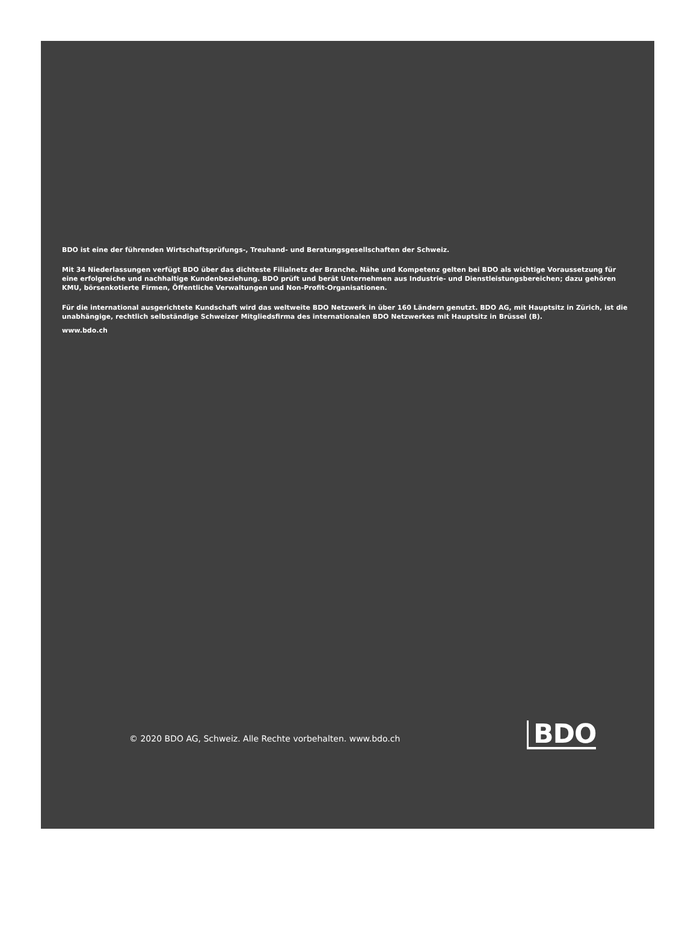BDO ist eine der führenden Wirtschaftsprüfungs-, Treuhand- und Beratungsgesellschaften der Schweiz.
Mit 34 Niederlassungen verfügt BDO über das dichteste Filialnetz der Branche. Nähe und Kompetenz gelten bei BDO als wichtige Voraussetzung für eine erfolgreiche und nachhaltige Kundenbeziehung. BDO prüft und berät Unternehmen aus Industrie- und Dienstleistungsbereichen; dazu gehören KMU, börsenkotierte Firmen, Öffentliche Verwaltungen und Non-Profit-Organisationen.
Für die international ausgerichtete Kundschaft wird das weltweite BDO Netzwerk in über 160 Ländern genutzt. BDO AG, mit Hauptsitz in Zürich, ist die unabhängige, rechtlich selbständige Schweizer Mitgliedsfirma des internationalen BDO Netzwerkes mit Hauptsitz in Brüssel (B).
www.bdo.ch
© 2020 BDO AG, Schweiz. Alle Rechte vorbehalten. www.bdo.ch
BDO